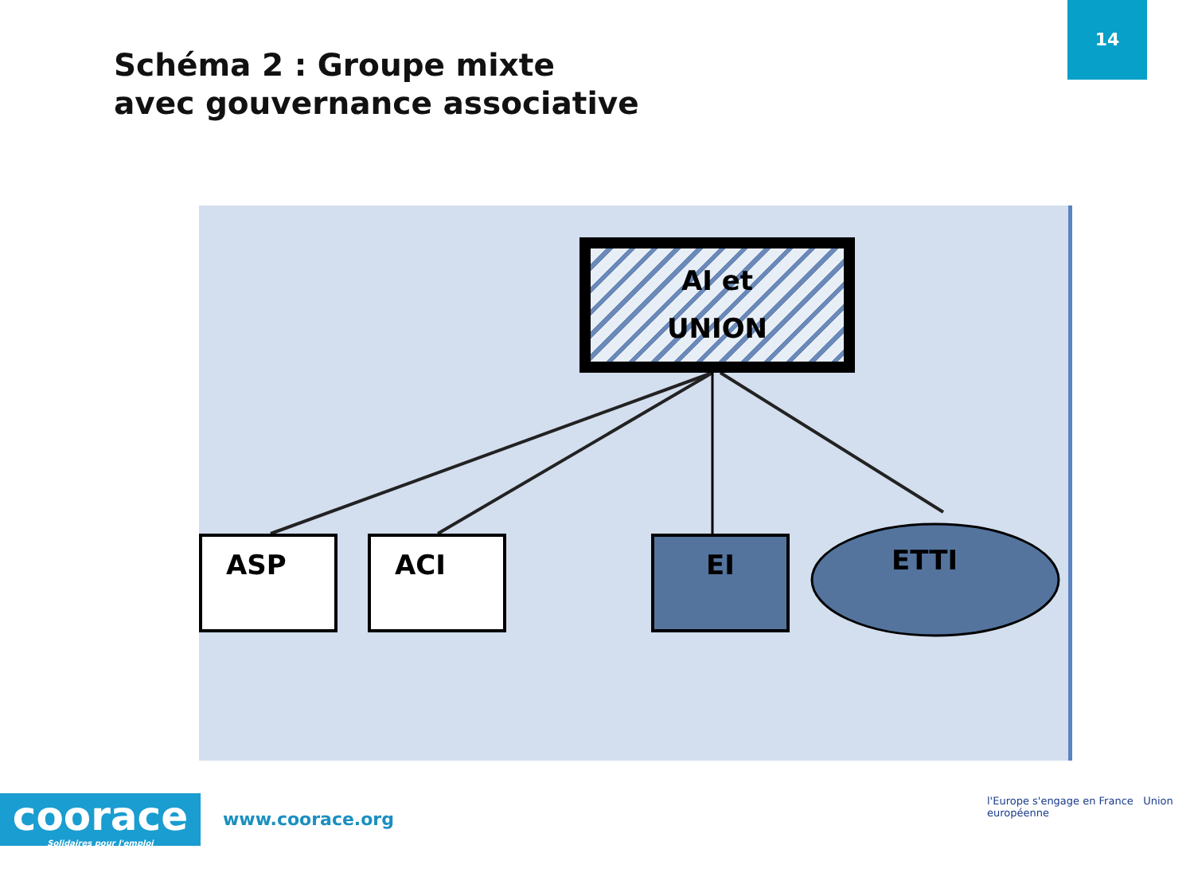14
Schéma 2 : Groupe mixte
avec gouvernance associative
AI et
UNION
ASP ACI EI ETTI
coorace
Solidaires pour l'emploi
www.coorace.org
l'Europe s'engage en France Union européenne